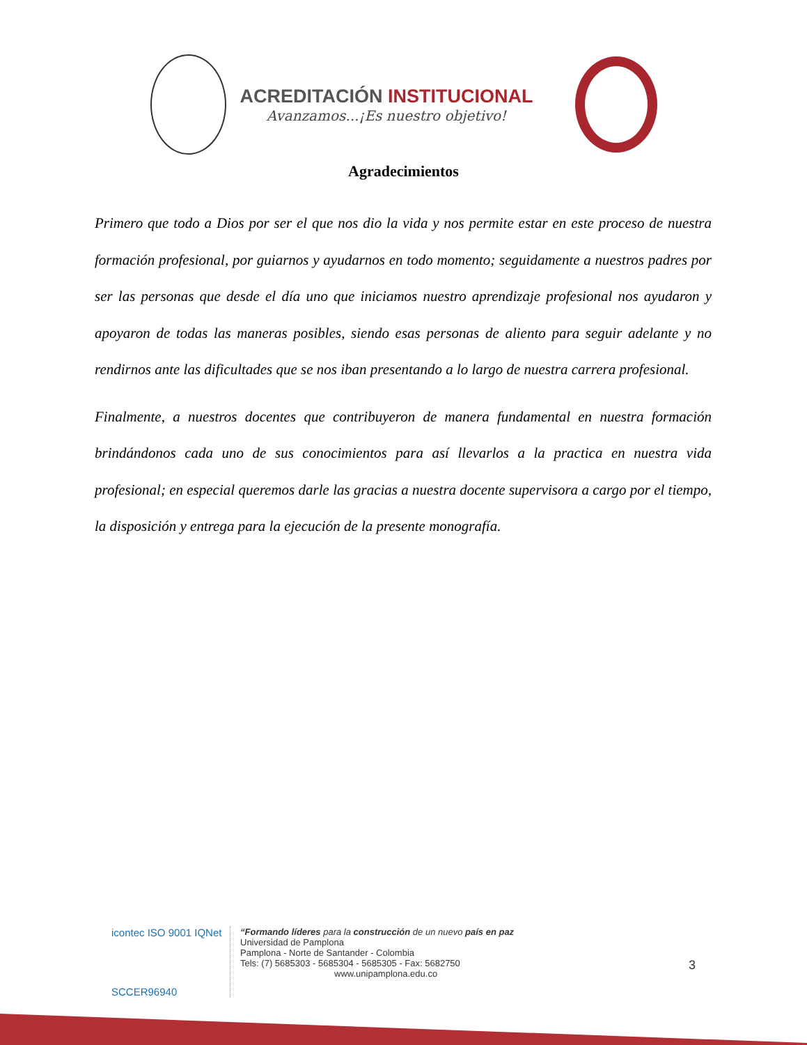ACREDITACIÓN INSTITUCIONAL
Avanzamos...¡Es nuestro objetivo!
Agradecimientos
Primero que todo a Dios por ser el que nos dio la vida y nos permite estar en este proceso de nuestra formación profesional, por guiarnos y ayudarnos en todo momento; seguidamente a nuestros padres por ser las personas que desde el día uno que iniciamos nuestro aprendizaje profesional nos ayudaron y apoyaron de todas las maneras posibles, siendo esas personas de aliento para seguir adelante y no rendirnos ante las dificultades que se nos iban presentando a lo largo de nuestra carrera profesional.
Finalmente, a nuestros docentes que contribuyeron de manera fundamental en nuestra formación brindándonos cada uno de sus conocimientos para así llevarlos a la practica en nuestra vida profesional; en especial queremos darle las gracias a nuestra docente supervisora a cargo por el tiempo, la disposición y entrega para la ejecución de la presente monografía.
icontec ISO 9001 IQNet
SCCER96940
“Formando líderes para la construcción de un nuevo país en paz
Universidad de Pamplona
Pamplona - Norte de Santander - Colombia
Tels: (7) 5685303 - 5685304 - 5685305 - Fax: 5682750
www.unipamplona.edu.co
3